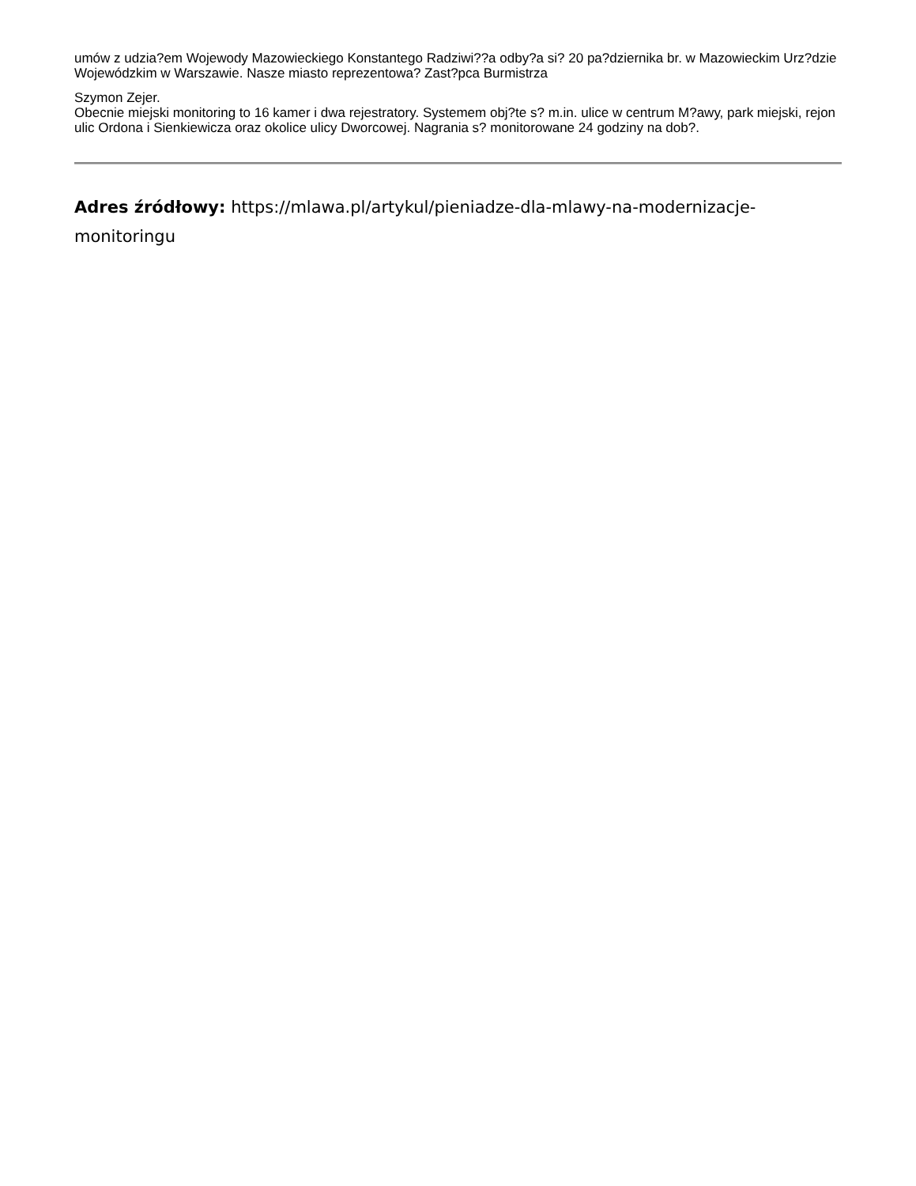umów z udzia?em Wojewody Mazowieckiego Konstantego Radziwi??a odby?a si? 20 pa?dziernika br. w Mazowieckim Urz?dzie Wojewódzkim w Warszawie. Nasze miasto reprezentowa? Zast?pca Burmistrza
Szymon Zejer.
Obecnie miejski monitoring to 16 kamer i dwa rejestratory. Systemem obj?te s? m.in. ulice w centrum M?awy, park miejski, rejon ulic Ordona i Sienkiewicza oraz okolice ulicy Dworcowej. Nagrania s? monitorowane 24 godziny na dob?.
Adres źródłowy: https://mlawa.pl/artykul/pieniadze-dla-mlawy-na-modernizacje-monitoringu